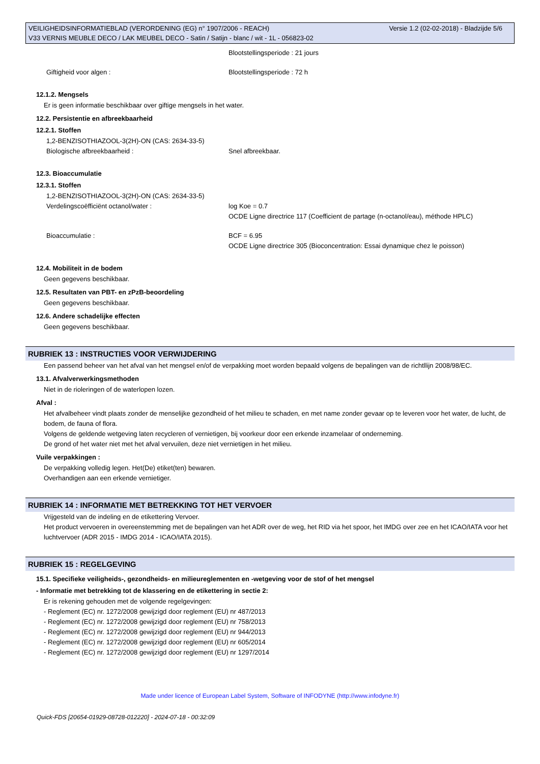VEILIGHEIDSINFORMATIEBLAD (VERORDENING (EG) n° 1907/2006 - REACH)
V33 VERNIS MEUBLE DECO / LAK MEUBEL DECO - Satin / Satijn - blanc / wit - 1L - 056823-02
Versie 1.2 (02-02-2018) - Bladzijde 5/6
Blootstellingsperiode : 21 jours
Giftigheid voor algen : Blootstellingsperiode : 72 h
12.1.2. Mengsels
Er is geen informatie beschikbaar over giftige mengsels in het water.
12.2. Persistentie en afbreekbaarheid
12.2.1. Stoffen
1,2-BENZISOTHIAZOOL-3(2H)-ON (CAS: 2634-33-5)
Biologische afbreekbaarheid : Snel afbreekbaar.
12.3. Bioaccumulatie
12.3.1. Stoffen
1,2-BENZISOTHIAZOOL-3(2H)-ON (CAS: 2634-33-5)
Verdelingscoëfficiënt octanol/water : log Koe = 0.7
OCDE Ligne directrice 117 (Coefficient de partage (n-octanol/eau), méthode HPLC)
Bioaccumulatie : BCF = 6.95
OCDE Ligne directrice 305 (Bioconcentration: Essai dynamique chez le poisson)
12.4. Mobiliteit in de bodem
Geen gegevens beschikbaar.
12.5. Resultaten van PBT- en zPzB-beoordeling
Geen gegevens beschikbaar.
12.6. Andere schadelijke effecten
Geen gegevens beschikbaar.
RUBRIEK 13 : INSTRUCTIES VOOR VERWIJDERING
Een passend beheer van het afval van het mengsel en/of de verpakking moet worden bepaald volgens de bepalingen van de richtllijn 2008/98/EC.
13.1. Afvalverwerkingsmethoden
Niet in de rioleringen of de waterlopen lozen.
Afval :
Het afvalbeheer vindt plaats zonder de menselijke gezondheid of het milieu te schaden, en met name zonder gevaar op te leveren voor het water, de lucht, de bodem, de fauna of flora.
Volgens de geldende wetgeving laten recycleren of vernietigen, bij voorkeur door een erkende inzamelaar of onderneming.
De grond of het water niet met het afval vervuilen, deze niet vernietigen in het milieu.
Vuile verpakkingen :
De verpakking volledig legen. Het(De) etiket(ten) bewaren.
Overhandigen aan een erkende vernietiger.
RUBRIEK 14 : INFORMATIE MET BETREKKING TOT HET VERVOER
Vrijgesteld van de indeling en de etikettering Vervoer.
Het product vervoeren in overeenstemming met de bepalingen van het ADR over de weg, het RID via het spoor, het IMDG over zee en het ICAO/IATA voor het luchtvervoer (ADR 2015 - IMDG 2014 - ICAO/IATA 2015).
RUBRIEK 15 : REGELGEVING
15.1. Specifieke veiligheids-, gezondheids- en milieureglementen en -wetgeving voor de stof of het mengsel
- Informatie met betrekking tot de klassering en de etikettering in sectie 2:
Er is rekening gehouden met de volgende regelgevingen:
- Reglement (EC) nr. 1272/2008 gewijzigd door reglement (EU) nr 487/2013
- Reglement (EC) nr. 1272/2008 gewijzigd door reglement (EU) nr 758/2013
- Reglement (EC) nr. 1272/2008 gewijzigd door reglement (EU) nr 944/2013
- Reglement (EC) nr. 1272/2008 gewijzigd door reglement (EU) nr 605/2014
- Reglement (EC) nr. 1272/2008 gewijzigd door reglement (EU) nr 1297/2014
Made under licence of European Label System, Software of INFODYNE (http://www.infodyne.fr)
Quick-FDS [20654-01929-08728-012220] - 2024-07-18 - 00:32:09